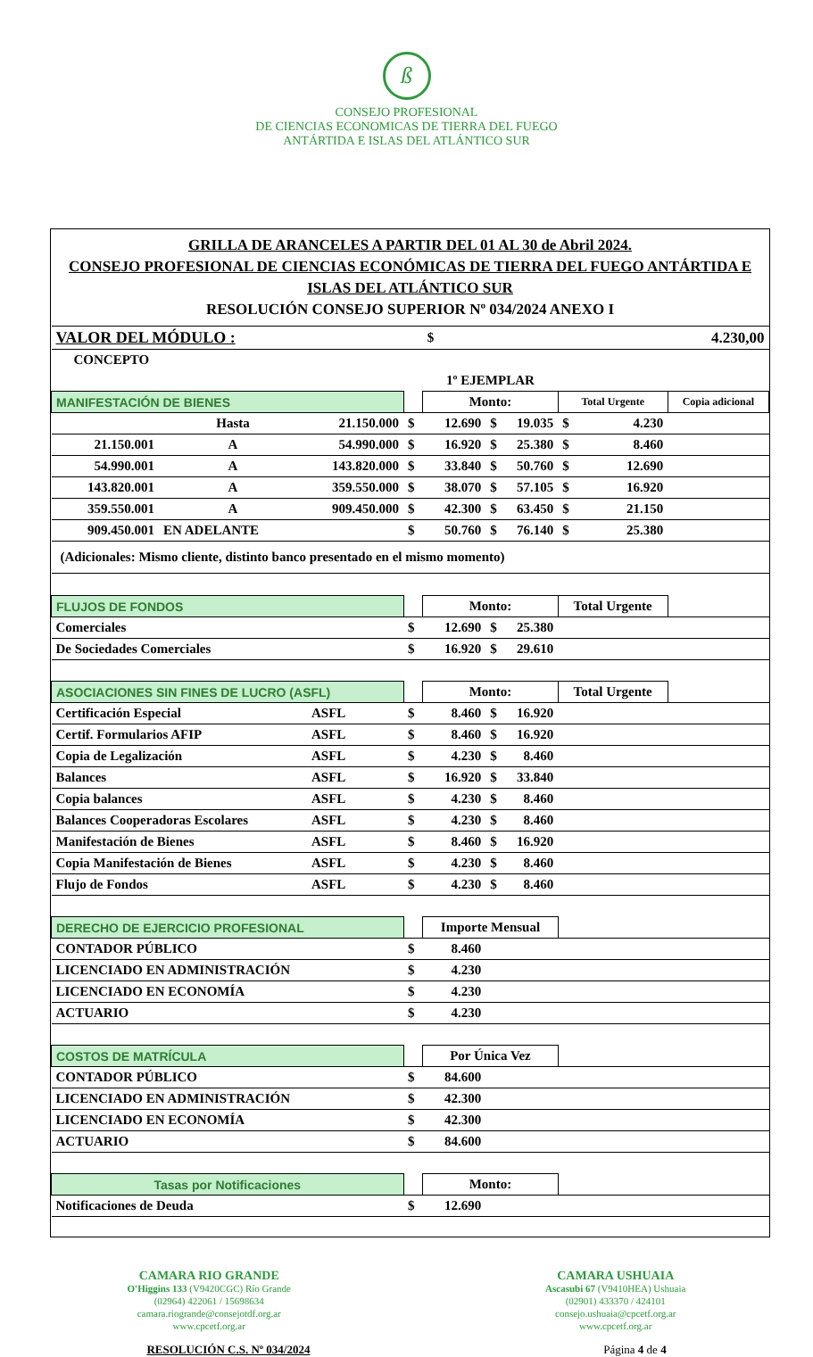ß
CONSEJO PROFESIONAL
DE CIENCIAS ECONOMICAS DE TIERRA DEL FUEGO
ANTÁRTIDA E ISLAS DEL ATLÁNTICO SUR
GRILLA DE ARANCELES A PARTIR DEL 01 AL 30 de Abril 2024.
CONSEJO PROFESIONAL DE CIENCIAS ECONÓMICAS DE TIERRA DEL FUEGO ANTÁRTIDA E ISLAS DEL ATLÁNTICO SUR
RESOLUCIÓN CONSEJO SUPERIOR Nº 034/2024 ANEXO I
| VALOR DEL MÓDULO : | | | | $ | 4.230,00 | | |
| CONCEPTO | | | | | | | |
| | | | | 1º EJEMPLAR | | | |
| MANIFESTACIÓN DE BIENES | | | | Monto: | | Total Urgente | Copia adicional |
| | Hasta | 21.150.000 | $ | 12.690 | $ 19.035 | $ 4.230 | |
| 21.150.001 | A | 54.990.000 | $ | 16.920 | $ 25.380 | $ 8.460 | |
| 54.990.001 | A | 143.820.000 | $ | 33.840 | $ 50.760 | $ 12.690 | |
| 143.820.001 | A | 359.550.000 | $ | 38.070 | $ 57.105 | $ 16.920 | |
| 359.550.001 | A | 909.450.000 | $ | 42.300 | $ 63.450 | $ 21.150 | |
| 909.450.001 | EN ADELANTE | | $ | 50.760 | $ 76.140 | $ 25.380 | |
| (Adicionales: Mismo cliente, distinto banco presentado en el mismo momento) | | | | | | | |
| FLUJOS DE FONDOS | | | | Monto: | | Total Urgente | |
| Comerciales | | | $ | 12.690 | $ 25.380 | | |
| De Sociedades Comerciales | | | $ | 16.920 | $ 29.610 | | |
| ASOCIACIONES SIN FINES DE LUCRO (ASFL) | | | | Monto: | | Total Urgente | |
| Certificación Especial | | ASFL | $ | 8.460 | $ 16.920 | | |
| Certif. Formularios AFIP | | ASFL | $ | 8.460 | $ 16.920 | | |
| Copia de Legalización | | ASFL | $ | 4.230 | $ 8.460 | | |
| Balances | | ASFL | $ | 16.920 | $ 33.840 | | |
| Copia balances | | ASFL | $ | 4.230 | $ 8.460 | | |
| Balances Cooperadoras Escolares | | ASFL | $ | 4.230 | $ 8.460 | | |
| Manifestación de Bienes | | ASFL | $ | 8.460 | $ 16.920 | | |
| Copia Manifestación de Bienes | | ASFL | $ | 4.230 | $ 8.460 | | |
| Flujo de Fondos | | ASFL | $ | 4.230 | $ 8.460 | | |
| DERECHO DE EJERCICIO PROFESIONAL | | | | Importe Mensual | | | |
| CONTADOR PÚBLICO | | | $ | 8.460 | | | |
| LICENCIADO EN ADMINISTRACIÓN | | | $ | 4.230 | | | |
| LICENCIADO EN ECONOMÍA | | | $ | 4.230 | | | |
| ACTUARIO | | | $ | 4.230 | | | |
| COSTOS DE MATRÍCULA | | | | Por Única Vez | | | |
| CONTADOR PÚBLICO | | | $ | 84.600 | | | |
| LICENCIADO EN ADMINISTRACIÓN | | | $ | 42.300 | | | |
| LICENCIADO EN ECONOMÍA | | | $ | 42.300 | | | |
| ACTUARIO | | | $ | 84.600 | | | |
| Tasas por Notificaciones | | | | Monto: | | | |
| Notificaciones de Deuda | | | $ | 12.690 | | | |
CAMARA RIO GRANDE
O'Higgins 133 (V9420CGC) Río Grande
(02964) 422061 / 15698634
camara.riogrande@consejotdf.org.ar
www.cpcetf.org.ar
CAMARA USHUAIA
Ascasubi 67 (V9410HEA) Ushuaia
(02901) 433370 / 424101
consejo.ushuaia@cpcetf.org.ar
www.cpcetf.org.ar
RESOLUCIÓN C.S. Nº 034/2024 Página 4 de 4